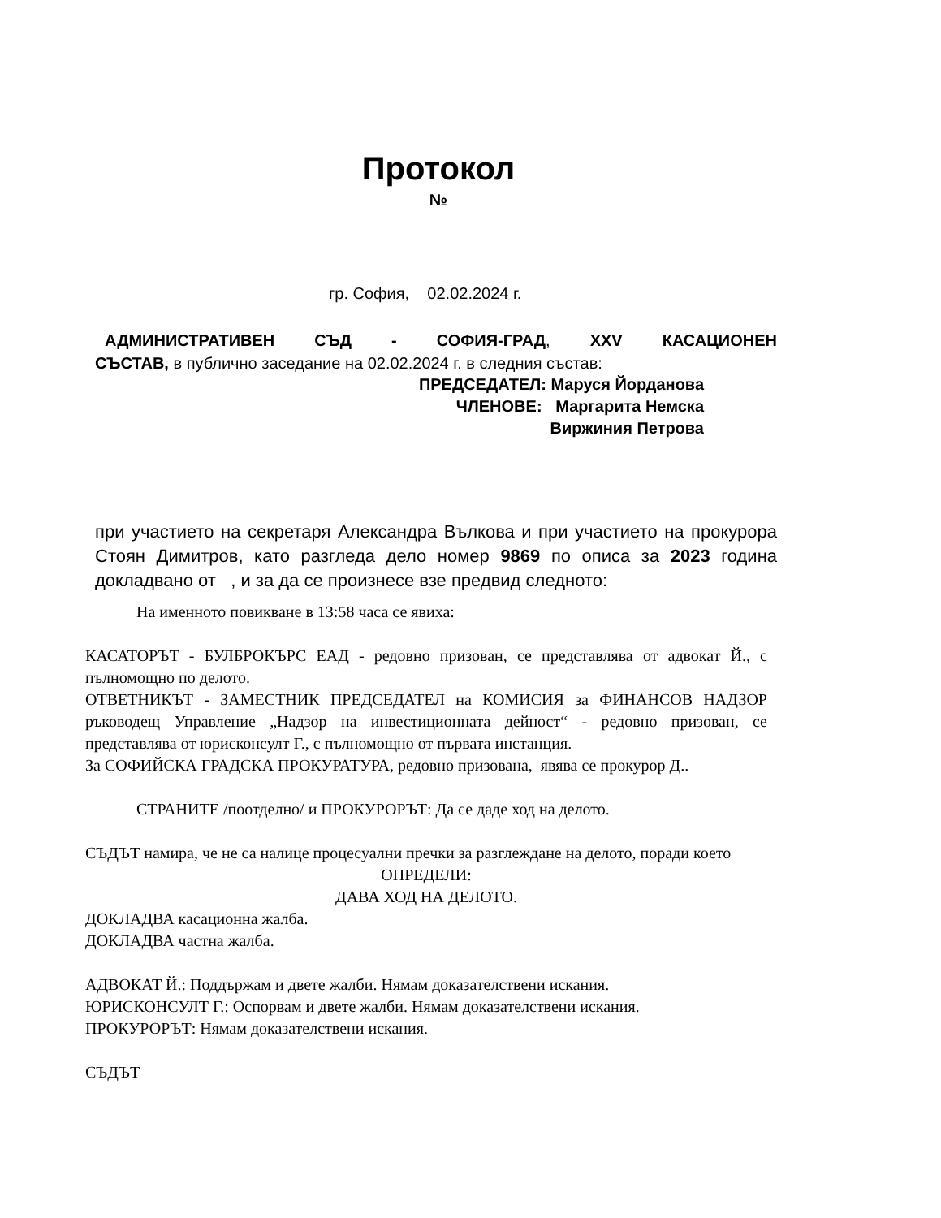Протокол
№
гр. София, 02.02.2024 г.
АДМИНИСТРАТИВЕН СЪД - СОФИЯ-ГРАД, XXV КАСАЦИОНЕН
СЪСТАВ, в публично заседание на 02.02.2024 г. в следния състав:
ПРЕДСЕДАТЕЛ: Маруся Йорданова
ЧЛЕНОВЕ: Маргарита Немска
Виржиния Петрова
при участието на секретаря Александра Вълкова и при участието на прокурора Стоян Димитров, като разгледа дело номер 9869 по описа за 2023 година докладвано от , и за да се произнесе взе предвид следното:
На именното повикване в 13:58 часа се явиха:
КАСАТОРЪТ - БУЛБРОКЪРС ЕАД - редовно призован, се представлява от адвокат Й., с пълномощно по делото.
ОТВЕТНИКЪТ - ЗАМЕСТНИК ПРЕДСЕДАТЕЛ на КОМИСИЯ за ФИНАНСОВ НАДЗОР ръководещ Управление „Надзор на инвестиционната дейност“ - редовно призован, се представлява от юрисконсулт Г., с пълномощно от първата инстанция.
За СОФИЙСКА ГРАДСКА ПРОКУРАТУРА, редовно призована, явява се прокурор Д..
СТРАНИТЕ /поотделно/ и ПРОКУРОРЪТ: Да се даде ход на делото.
СЪДЪТ намира, че не са налице процесуални пречки за разглеждане на делото, поради което
ОПРЕДЕЛИ:
ДАВА ХОД НА ДЕЛОТО.
ДОКЛАДВА касационна жалба.
ДОКЛАДВА частна жалба.
АДВОКАТ Й.: Поддържам и двете жалби. Нямам доказателствени искания.
ЮРИСКОНСУЛТ Г.: Оспорвам и двете жалби. Нямам доказателствени искания.
ПРОКУРОРЪТ: Нямам доказателствени искания.
СЪДЪТ